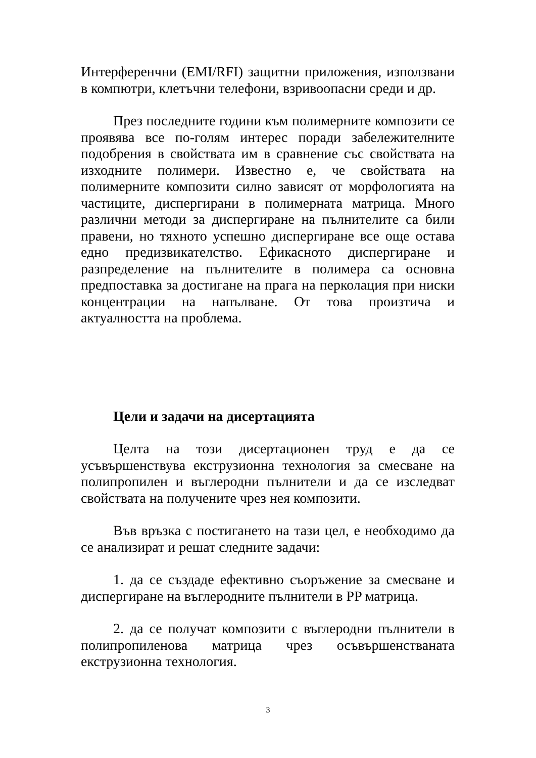Интерференчни (EMI/RFI) защитни приложения, използвани в компютри, клетъчни телефони, взривоопасни среди и др.
През последните години към полимерните композити се проявява все по-голям интерес поради забележителните подобрения в свойствата им в сравнение със свойствата на изходните полимери. Известно е, че свойствата на полимерните композити силно зависят от морфологията на частиците, диспергирани в полимерната матрица. Много различни методи за диспергиране на пълнителите са били правени, но тяхното успешно диспергиране все още остава едно предизвикателство. Ефикасното диспергиране и разпределение на пълнителите в полимера са основна предпоставка за достигане на прага на перколация при ниски концентрации на напълване. От това произтича и актуалността на проблема.
Цели и задачи на дисертацията
Целта на този дисертационен труд е да се усъвършенствува екструзионна технология за смесване на полипропилен и въглеродни пълнители и да се изследват свойствата на получените чрез нея композити.
Във връзка с постигането на тази цел, е необходимо да се анализират и решат следните задачи:
1. да се създаде ефективно съоръжение за смесване и диспергиране на въглеродните пълнители в PP матрица.
2. да се получат композити с въглеродни пълнители в полипропиленова матрица чрез осъвършенстваната екструзионна технология.
3